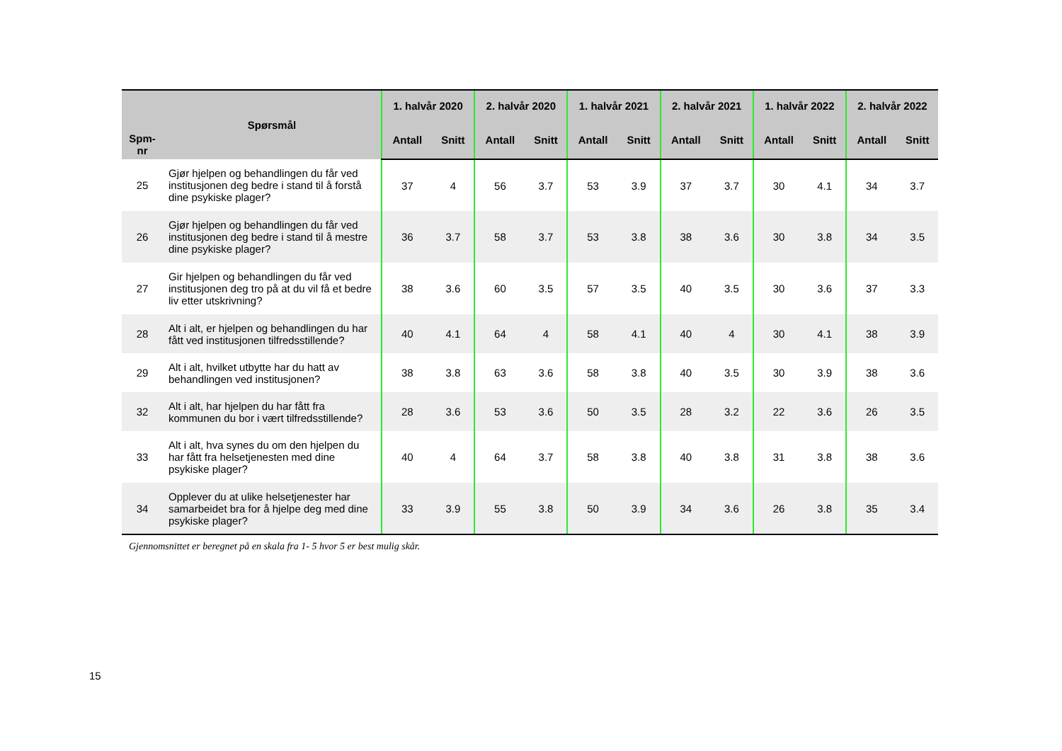| Spm- nr | Spørsmål | 1. halvår 2020 | | 2. halvår 2020 | | 1. halvår 2021 | | 2. halvår 2021 | | 1. halvår 2022 | | 2. halvår 2022 | |
| --- | --- | --- | --- | --- | --- | --- | --- | --- | --- | --- | --- | --- | --- |
| | | Antall | Snitt | Antall | Snitt | Antall | Snitt | Antall | Snitt | Antall | Snitt | Antall | Snitt |
| 25 | Gjør hjelpen og behandlingen du får ved institusjonen deg bedre i stand til å forstå dine psykiske plager? | 37 | 4 | 56 | 3.7 | 53 | 3.9 | 37 | 3.7 | 30 | 4.1 | 34 | 3.7 |
| 26 | Gjør hjelpen og behandlingen du får ved institusjonen deg bedre i stand til å mestre dine psykiske plager? | 36 | 3.7 | 58 | 3.7 | 53 | 3.8 | 38 | 3.6 | 30 | 3.8 | 34 | 3.5 |
| 27 | Gir hjelpen og behandlingen du får ved institusjonen deg tro på at du vil få et bedre liv etter utskrivning? | 38 | 3.6 | 60 | 3.5 | 57 | 3.5 | 40 | 3.5 | 30 | 3.6 | 37 | 3.3 |
| 28 | Alt i alt, er hjelpen og behandlingen du har fått ved institusjonen tilfredsstillende? | 40 | 4.1 | 64 | 4 | 58 | 4.1 | 40 | 4 | 30 | 4.1 | 38 | 3.9 |
| 29 | Alt i alt, hvilket utbytte har du hatt av behandlingen ved institusjonen? | 38 | 3.8 | 63 | 3.6 | 58 | 3.8 | 40 | 3.5 | 30 | 3.9 | 38 | 3.6 |
| 32 | Alt i alt, har hjelpen du har fått fra kommunen du bor i vært tilfredsstillende? | 28 | 3.6 | 53 | 3.6 | 50 | 3.5 | 28 | 3.2 | 22 | 3.6 | 26 | 3.5 |
| 33 | Alt i alt, hva synes du om den hjelpen du har fått fra helsetjenesten med dine psykiske plager? | 40 | 4 | 64 | 3.7 | 58 | 3.8 | 40 | 3.8 | 31 | 3.8 | 38 | 3.6 |
| 34 | Opplever du at ulike helsetjenester har samarbeidet bra for å hjelpe deg med dine psykiske plager? | 33 | 3.9 | 55 | 3.8 | 50 | 3.9 | 34 | 3.6 | 26 | 3.8 | 35 | 3.4 |
Gjennomsnittet er beregnet på en skala fra 1- 5 hvor 5 er best mulig skår.
15